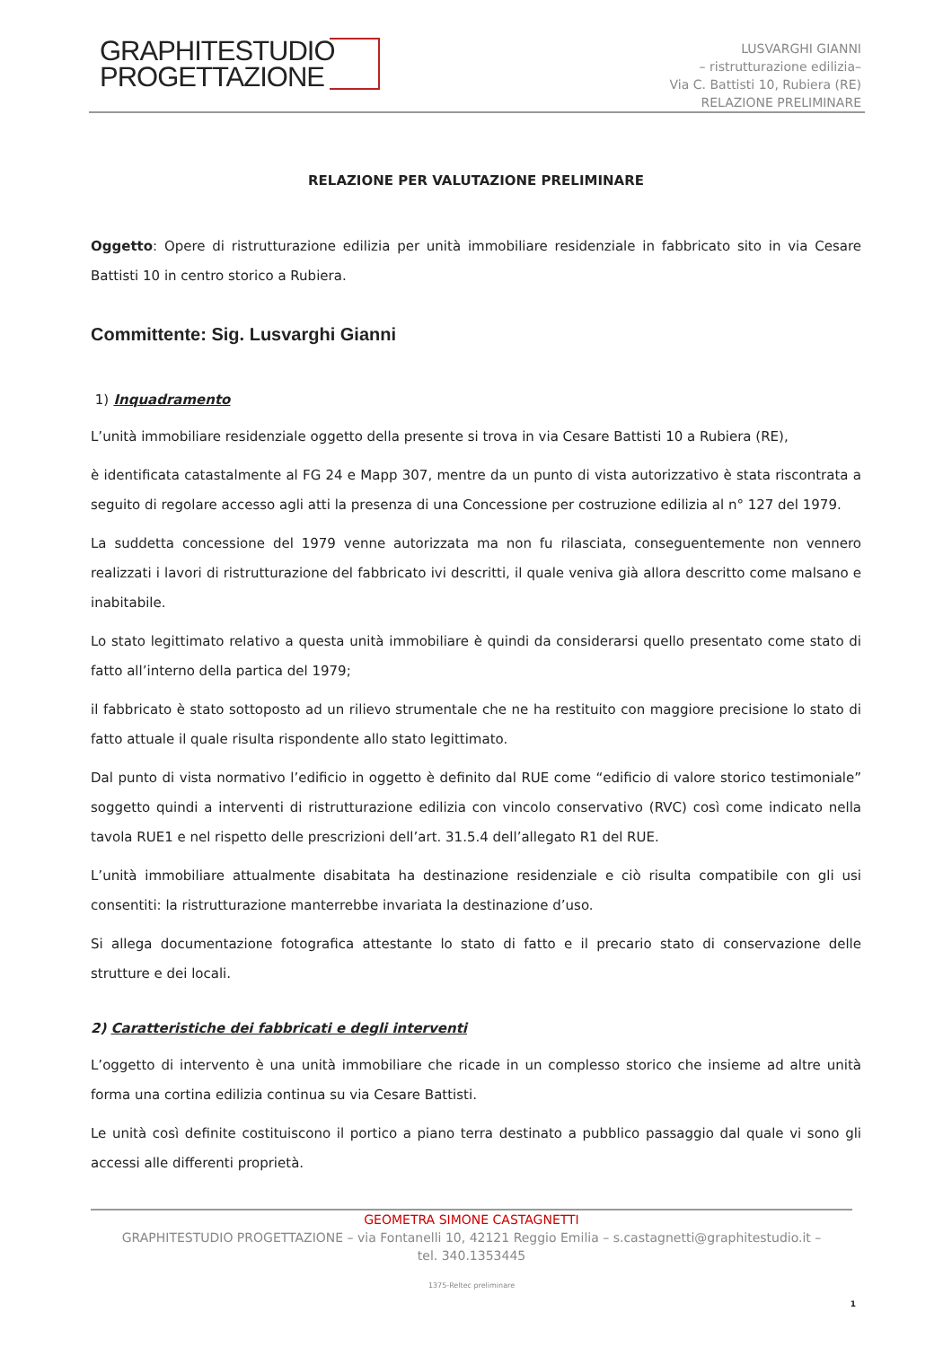GRAPHITESTUDIO
PROGETTAZIONE
LUSVARGHI GIANNI
– ristrutturazione edilizia–
Via C. Battisti 10, Rubiera (RE)
RELAZIONE PRELIMINARE
RELAZIONE PER VALUTAZIONE PRELIMINARE
Oggetto: Opere di ristrutturazione edilizia per unità immobiliare residenziale in fabbricato sito in via Cesare Battisti 10 in centro storico a Rubiera.
Committente: Sig. Lusvarghi Gianni
1) Inquadramento
L’unità immobiliare residenziale oggetto della presente si trova in via Cesare Battisti 10 a Rubiera (RE),
è identificata catastalmente al FG 24 e Mapp 307, mentre da un punto di vista autorizzativo è stata riscontrata a seguito di regolare accesso agli atti la presenza di una Concessione per costruzione edilizia al n° 127 del 1979.
La suddetta concessione del 1979 venne autorizzata ma non fu rilasciata, conseguentemente non vennero realizzati i lavori di ristrutturazione del fabbricato ivi descritti, il quale veniva già allora descritto come malsano e inabitabile.
Lo stato legittimato relativo a questa unità immobiliare è quindi da considerarsi quello presentato come stato di fatto all’interno della partica del 1979;
il fabbricato è stato sottoposto ad un rilievo strumentale che ne ha restituito con maggiore precisione lo stato di fatto attuale il quale risulta rispondente allo stato legittimato.
Dal punto di vista normativo l’edificio in oggetto è definito dal RUE come “edificio di valore storico testimoniale” soggetto quindi a interventi di ristrutturazione edilizia con vincolo conservativo (RVC) così come indicato nella tavola RUE1 e nel rispetto delle prescrizioni dell’art. 31.5.4 dell’allegato R1 del RUE.
L’unità immobiliare attualmente disabitata ha destinazione residenziale e ciò risulta compatibile con gli usi consentiti: la ristrutturazione manterrebbe invariata la destinazione d’uso.
Si allega documentazione fotografica attestante lo stato di fatto e il precario stato di conservazione delle strutture e dei locali.
2) Caratteristiche dei fabbricati e degli interventi
L’oggetto di intervento è una unità immobiliare che ricade in un complesso storico che insieme ad altre unità forma una cortina edilizia continua su via Cesare Battisti.
Le unità così definite costituiscono il portico a piano terra destinato a pubblico passaggio dal quale vi sono gli accessi alle differenti proprietà.
GEOMETRA SIMONE CASTAGNETTI
GRAPHITESTUDIO PROGETTAZIONE – via Fontanelli 10, 42121 Reggio Emilia – s.castagnetti@graphitestudio.it –
tel. 340.1353445
1375-Reltec preliminare
1